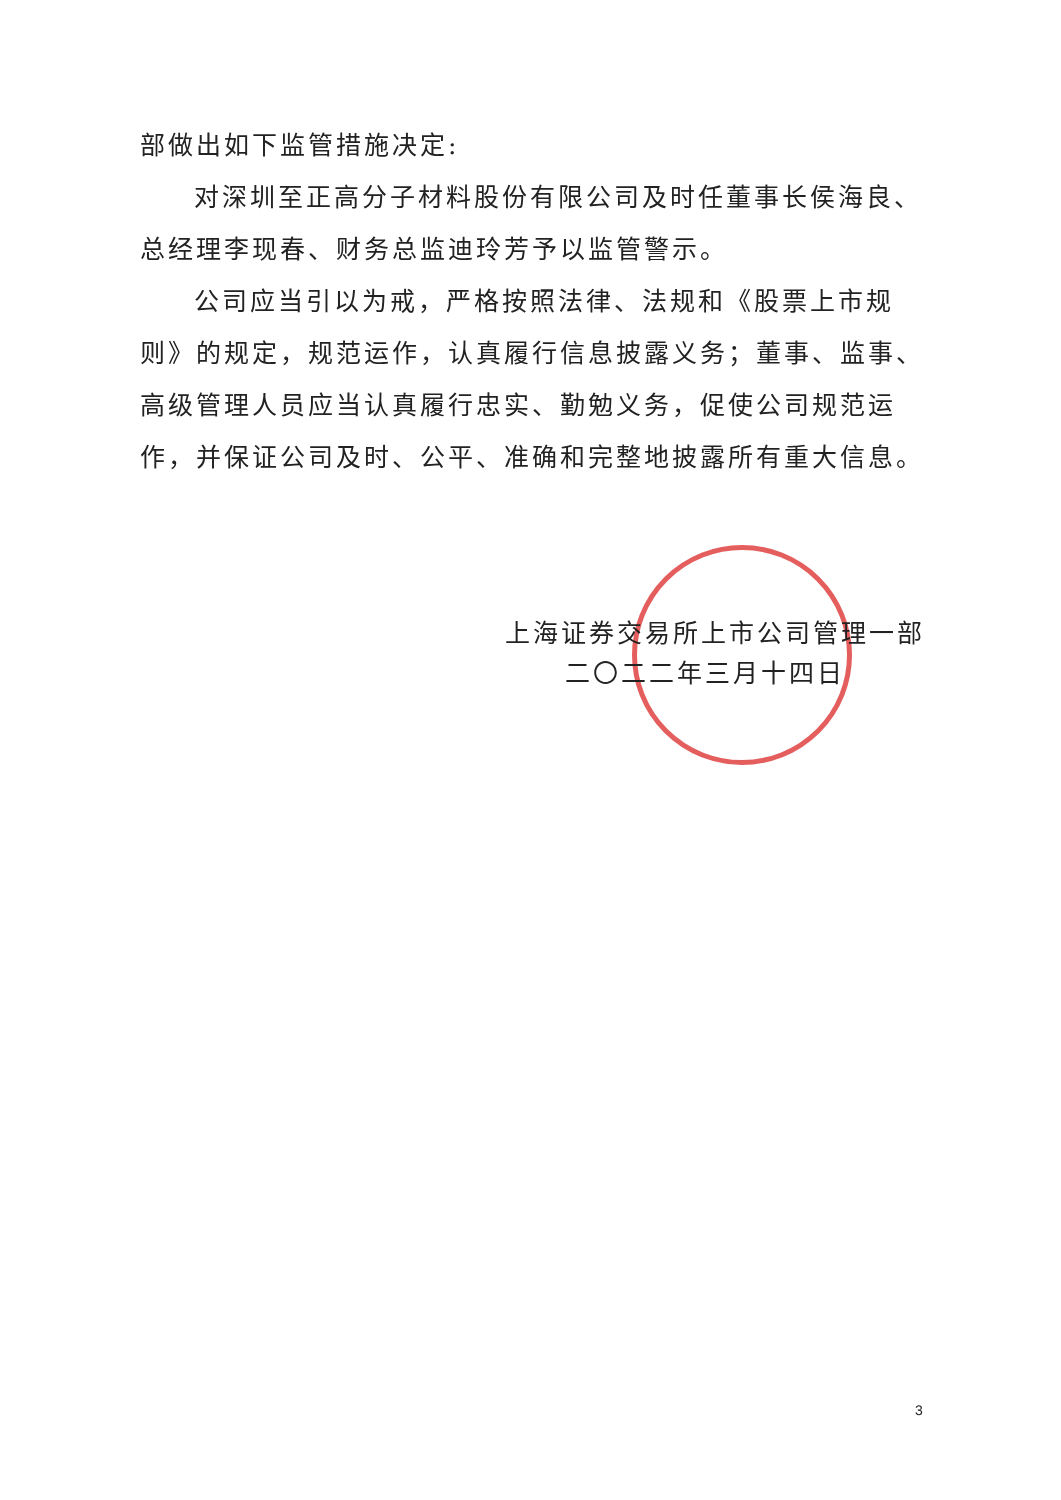部做出如下监管措施决定:
对深圳至正高分子材料股份有限公司及时任董事长侯海良、总经理李现春、财务总监迪玲芳予以监管警示。
公司应当引以为戒，严格按照法律、法规和《股票上市规则》的规定，规范运作，认真履行信息披露义务；董事、监事、高级管理人员应当认真履行忠实、勤勉义务，促使公司规范运作，并保证公司及时、公平、准确和完整地披露所有重大信息。
上海证券交易所上市公司管理一部
二〇二二年三月十四日
3